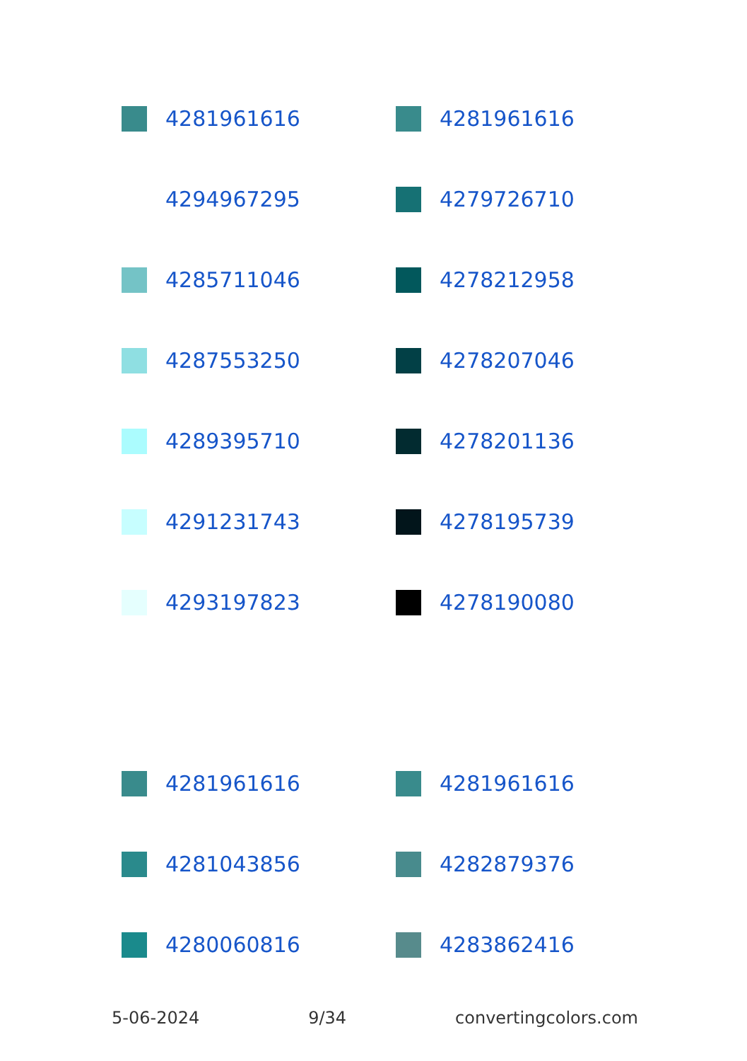4281961616
4281961616
4294967295
4279726710
4285711046
4278212958
4287553250
4278207046
4289395710
4278201136
4291231743
4278195739
4293197823
4278190080
4281961616
4281961616
4281043856
4282879376
4280060816
4283862416
5-06-2024 9/34 convertingcolors.com